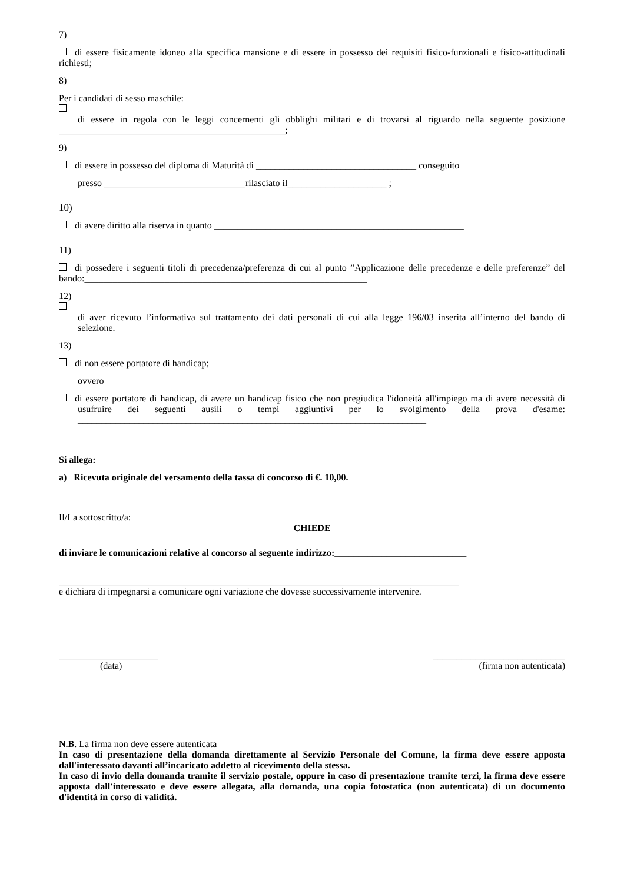7)
di essere fisicamente idoneo alla specifica mansione e di essere in possesso dei requisiti fisico-funzionali e fisico-attitudinali richiesti;
8)
Per i candidati di sesso maschile:
di essere in regola con le leggi concernenti gli obblighi militari e di trovarsi al riguardo nella seguente posizione ________________________________________________;
9)
di essere in possesso del diploma di Maturità di __________________________________ conseguito
presso ______________________________rilasciato il_____________________ ;
10)
di avere diritto alla riserva in quanto _____________________________________________________
11)
di possedere i seguenti titoli di precedenza/preferenza di cui al punto ”Applicazione delle precedenze e delle preferenze” del bando:____________________________________________________________
12)
di aver ricevuto l’informativa sul trattamento dei dati personali di cui alla legge 196/03 inserita all’interno del bando di selezione.
13)
di non essere portatore di handicap;
ovvero
di essere portatore di handicap, di avere un handicap fisico che non pregiudica l'idoneità all'impiego ma di avere necessità di usufruire dei seguenti ausili o tempi aggiuntivi per lo svolgimento della prova d'esame: __________________________________________________________________________
Si allega:
a) Ricevuta originale del versamento della tassa di concorso di €. 10,00.
Il/La sottoscritto/a:
CHIEDE
di inviare le comunicazioni relative al concorso al seguente indirizzo:____________________________
_____________________________________________________________________________________
e dichiara di impegnarsi a comunicare ogni variazione che dovesse successivamente intervenire.
_____________________
(data)
____________________________
(firma non autenticata)
N.B. La firma non deve essere autenticata
In caso di presentazione della domanda direttamente al Servizio Personale del Comune, la firma deve essere apposta dall'interessato davanti all’incaricato addetto al ricevimento della stessa.
In caso di invio della domanda tramite il servizio postale, oppure in caso di presentazione tramite terzi, la firma deve essere apposta dall'interessato e deve essere allegata, alla domanda, una copia fotostatica (non autenticata) di un documento d'identità in corso di validità.